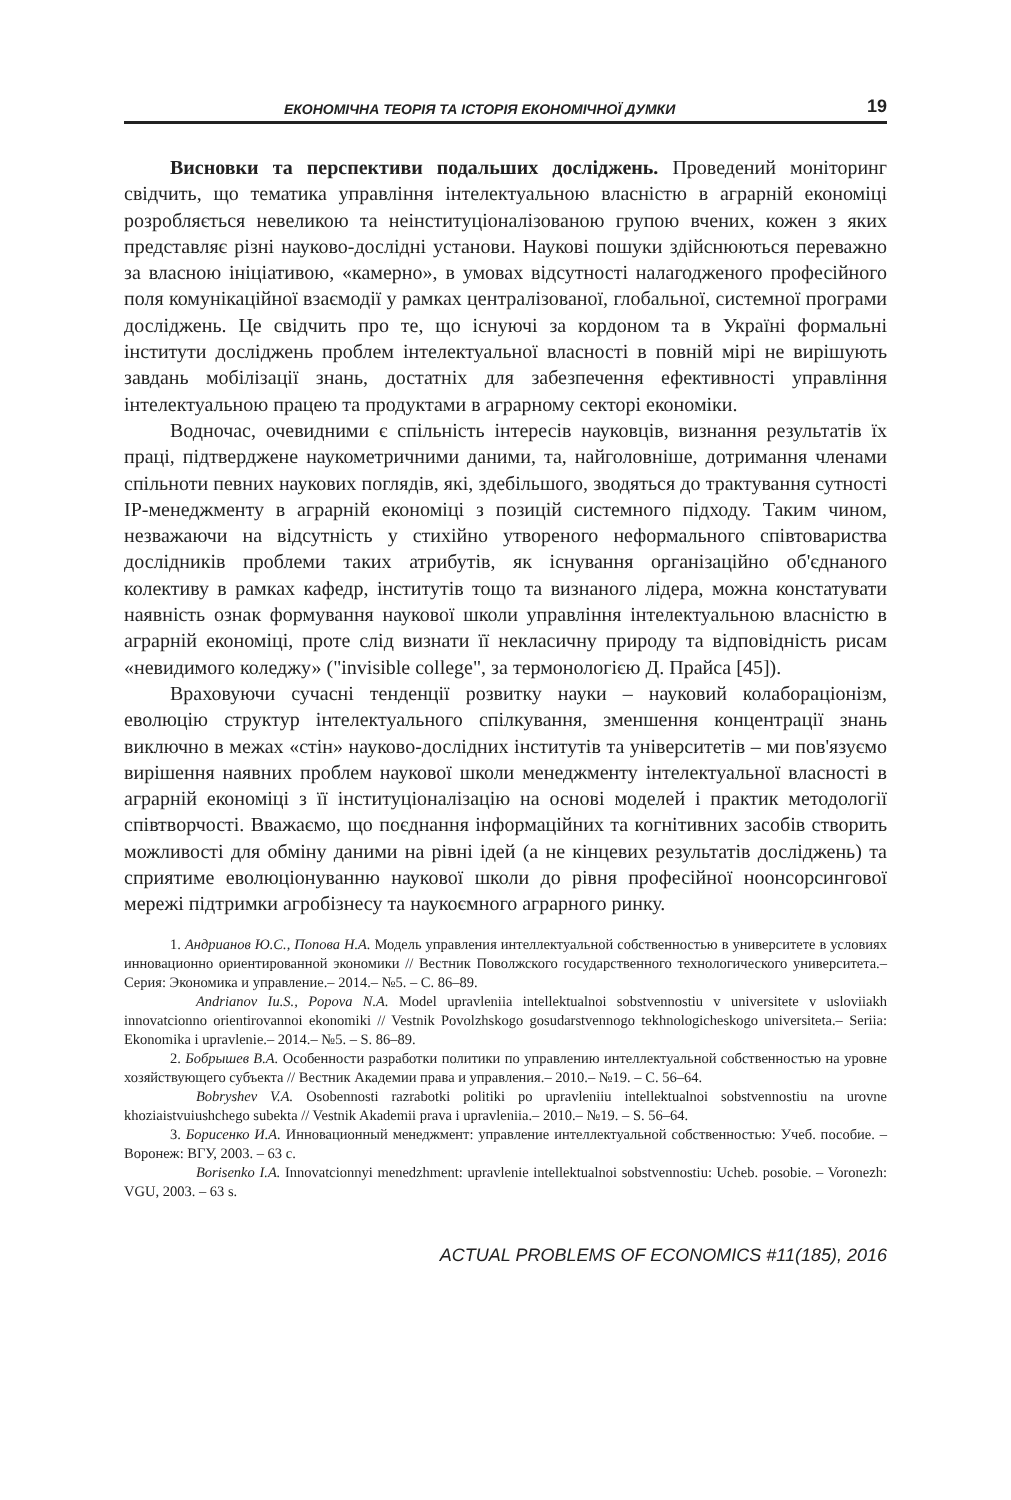ЕКОНОМІЧНА ТЕОРІЯ ТА ІСТОРІЯ ЕКОНОМІЧНОЇ ДУМКИ 19
Висновки та перспективи подальших досліджень. Проведений моніторинг свідчить, що тематика управління інтелектуальною власністю в аграрній економіці розробляється невеликою та неінституціоналізованою групою вчених, кожен з яких представляє різні науково-дослідні установи. Наукові пошуки здійснюються переважно за власною ініціативою, «камерно», в умовах відсутності налагодженого професійного поля комунікаційної взаємодії у рамках централізованої, глобальної, системної програми досліджень. Це свідчить про те, що існуючі за кордоном та в Україні формальні інститути досліджень проблем інтелектуальної власності в повній мірі не вирішують завдань мобілізації знань, достатніх для забезпечення ефективності управління інтелектуальною працею та продуктами в аграрному секторі економіки.
Водночас, очевидними є спільність інтересів науковців, визнання результатів їх праці, підтверджене наукометричними даними, та, найголовніше, дотримання членами спільноти певних наукових поглядів, які, здебільшого, зводяться до трактування сутності IP-менеджменту в аграрній економіці з позицій системного підходу. Таким чином, незважаючи на відсутність у стихійно утвореного неформального співтовариства дослідників проблеми таких атрибутів, як існування організаційно об'єднаного колективу в рамках кафедр, інститутів тощо та визнаного лідера, можна констатувати наявність ознак формування наукової школи управління інтелектуальною власністю в аграрній економіці, проте слід визнати її некласичну природу та відповідність рисам «невидимого коледжу» ("invisible college", за термонологією Д. Прайса [45]).
Враховуючи сучасні тенденції розвитку науки – науковий колабораціонізм, еволюцію структур інтелектуального спілкування, зменшення концентрації знань виключно в межах «стін» науково-дослідних інститутів та університетів – ми пов'язуємо вирішення наявних проблем наукової школи менеджменту інтелектуальної власності в аграрній економіці з її інституціоналізацію на основі моделей і практик методології співтворчості. Вважаємо, що поєднання інформаційних та когнітивних засобів створить можливості для обміну даними на рівні ідей (а не кінцевих результатів досліджень) та сприятиме еволюціонуванню наукової школи до рівня професійної ноонсорсингової мережі підтримки агробізнесу та наукоємного аграрного ринку.
1. Андрианов Ю.С., Попова Н.А. Модель управления интеллектуальной собственностью в университете в условиях инновационно ориентированной экономики // Вестник Поволжского государственного технологического университета.– Серия: Экономика и управление.– 2014.– №5. – С. 86–89.
Andrianov Iu.S., Popova N.A. Model upravleniia intellektualnoi sobstvennostiu v universitete v usloviiakh innovatcionno orientirovannoi ekonomiki // Vestnik Povolzhskogo gosudarstvennogo tekhnologicheskogo universiteta.– Seriia: Ekonomika i upravlenie.– 2014.– №5. – S. 86–89.
2. Бобрышев В.А. Особенности разработки политики по управлению интеллектуальной собственностью на уровне хозяйствующего субъекта // Вестник Академии права и управления.– 2010.– №19. – С. 56–64.
Bobryshev V.A. Osobennosti razrabotki politiki po upravleniiu intellektualnoi sobstvennostiu na urovne khoziaistvuiushchego subekta // Vestnik Akademii prava i upravleniia.– 2010.– №19. – S. 56–64.
3. Борисенко И.А. Инновационный менеджмент: управление интеллектуальной собственностью: Учеб. пособие. – Воронеж: ВГУ, 2003. – 63 с.
Borisenko I.A. Innovatcionnyi menedzhment: upravlenie intellektualnoi sobstvennostiu: Ucheb. posobie. – Voronezh: VGU, 2003. – 63 s.
ACTUAL PROBLEMS OF ECONOMICS #11(185), 2016